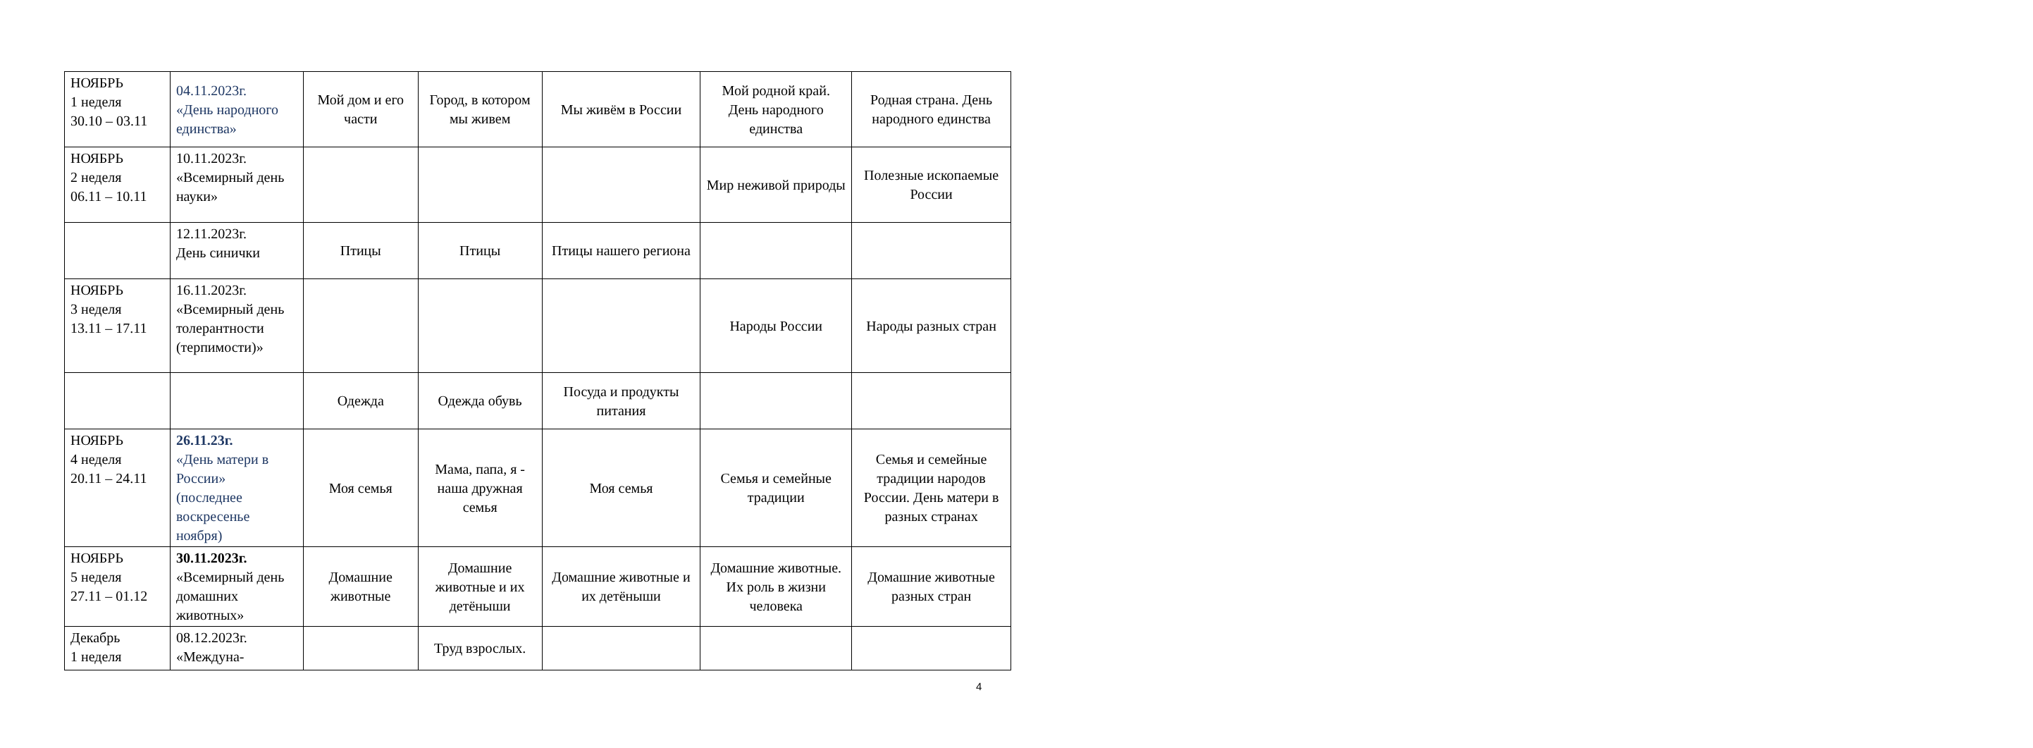| НОЯБРЬ 1 неделя 30.10 – 03.11 | 04.11.2023г. «День народного единства» | Мой дом и его части | Город, в котором мы живем | Мы живём в России | Мой родной край. День народного единства | Родная страна. День народного единства |
| НОЯБРЬ 2 неделя 06.11 – 10.11 | 10.11.2023г. «Всемирный день науки» | | | | Мир неживой природы | Полезные ископаемые России |
| | 12.11.2023г. День синички | Птицы | Птицы | Птицы нашего региона | | |
| НОЯБРЬ 3 неделя 13.11 – 17.11 | 16.11.2023г. «Всемирный день толерантности (терпимости)» | | | | Народы России | Народы разных стран |
| | | Одежда | Одежда обувь | Посуда и продукты питания | | |
| НОЯБРЬ 4 неделя 20.11 – 24.11 | 26.11.23г. «День матери в России» (последнее воскресенье ноября) | Моя семья | Мама, папа, я - наша дружная семья | Моя семья | Семья и семейные традиции | Семья и семейные традиции народов России. День матери в разных странах |
| НОЯБРЬ 5 неделя 27.11 – 01.12 | 30.11.2023г. «Всемирный день домашних животных» | Домашние животные | Домашние животные и их детёныши | Домашние животные и их детёныши | Домашние животные. Их роль в жизни человека | Домашние животные разных стран |
| Декабрь 1 неделя | 08.12.2023г. «Междуна- | | Труд взрослых. | | | |
4